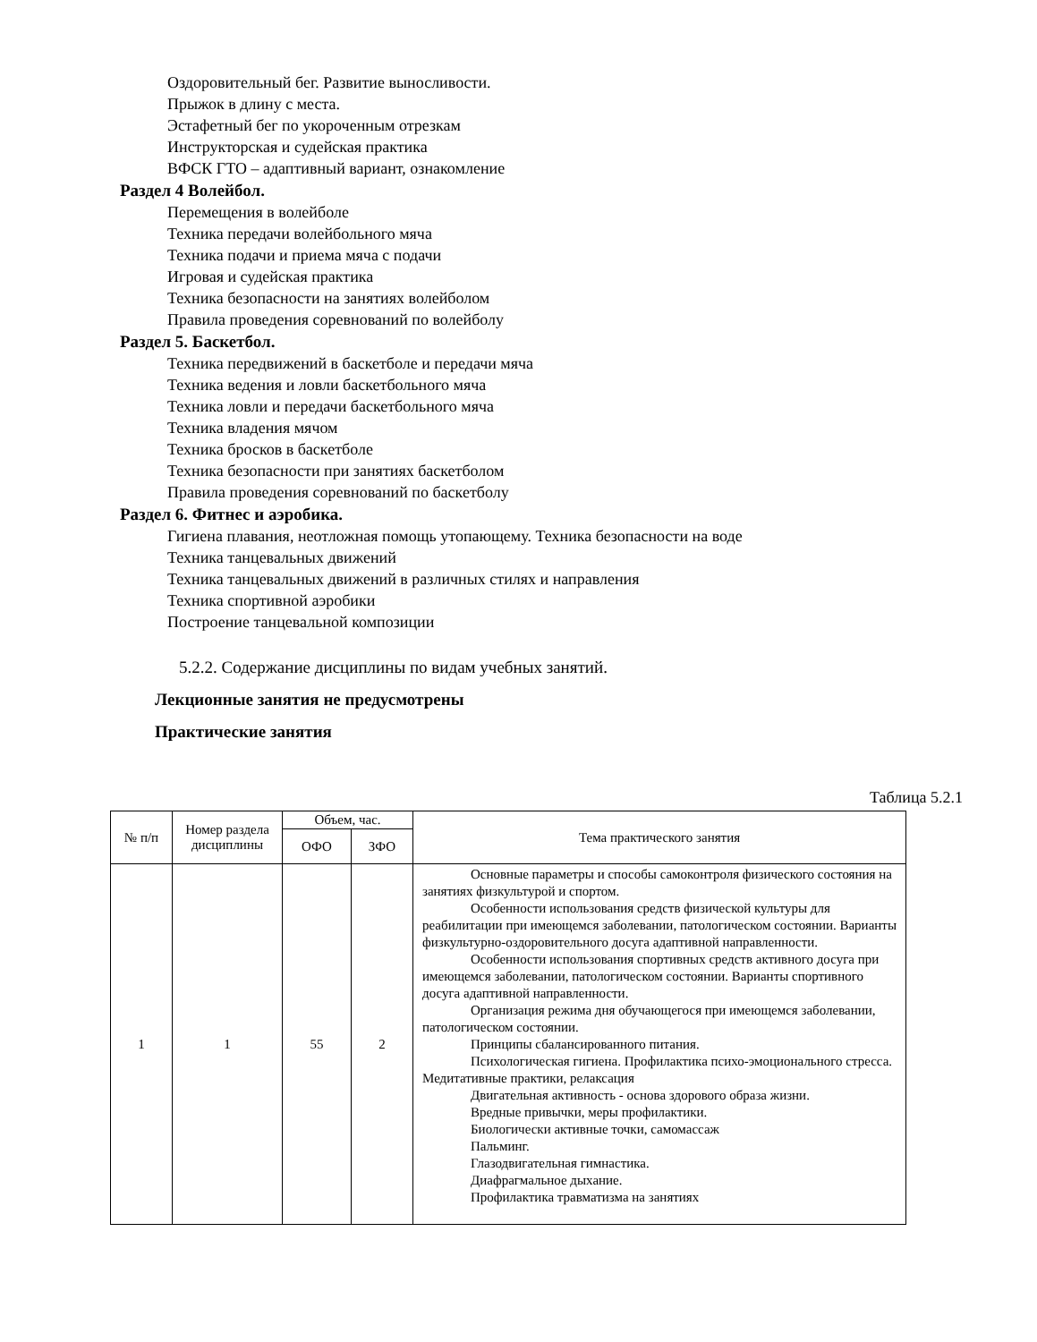Оздоровительный бег. Развитие выносливости.
Прыжок в длину с места.
Эстафетный бег по укороченным отрезкам
Инструкторская и судейская практика
ВФСК ГТО – адаптивный вариант, ознакомление
Раздел 4 Волейбол.
Перемещения в волейболе
Техника передачи волейбольного мяча
Техника подачи и приема мяча с подачи
Игровая и судейская практика
Техника безопасности на занятиях волейболом
Правила проведения соревнований по волейболу
Раздел 5. Баскетбол.
Техника передвижений в баскетболе и передачи мяча
Техника ведения и ловли баскетбольного мяча
Техника ловли и передачи баскетбольного мяча
Техника владения мячом
Техника бросков в баскетболе
Техника безопасности при занятиях баскетболом
Правила проведения соревнований по баскетболу
Раздел 6. Фитнес и аэробика.
Гигиена плавания, неотложная помощь утопающему. Техника безопасности на воде
Техника танцевальных движений
Техника танцевальных движений в различных стилях и направления
Техника спортивной аэробики
Построение танцевальной композиции
5.2.2. Содержание дисциплины по видам учебных занятий.
Лекционные занятия не предусмотрены
Практические занятия
Таблица 5.2.1
| № п/п | Номер раздела дисциплины | Объем, час. | | Тема практического занятия |
| --- | --- | --- | --- | --- |
| | | ОФО | ЗФО | |
| 1 | 1 | 55 | 2 | Основные параметры и способы самоконтроля физического состояния на занятиях физкультурой и спортом. Особенности использования средств физической культуры для реабилитации при имеющемся заболевании, патологическом состоянии. Варианты физкультурно-оздоровительного досуга адаптивной направленности. Особенности использования спортивных средств активного досуга при имеющемся заболевании, патологическом состоянии. Варианты спортивного досуга адаптивной направленности. Организация режима дня обучающегося при имеющемся заболевании, патологическом состоянии. Принципы сбалансированного питания. Психологическая гигиена. Профилактика психо-эмоционального стресса. Медитативные практики, релаксация Двигательная активность - основа здорового образа жизни. Вредные привычки, меры профилактики. Биологически активные точки, самомассаж Пальминг. Глазодвигательная гимнастика. Диафрагмальное дыхание. Профилактика травматизма на занятиях |